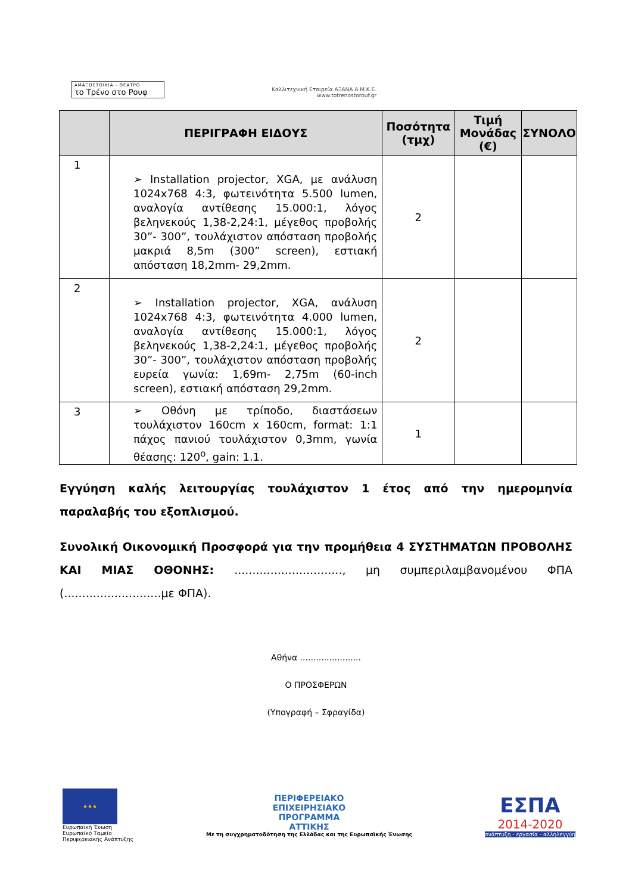ΑΜΑΞΟΣΤΟΙΧΙΑ - ΘΕΑΤΡΟ
το Τρένο στο Ρουφ
Καλλιτεχνική Εταιρεία ΑΞΑΝΑ Α.Μ.Κ.Ε.
www.totrenostorouf.gr
| | ΠΕΡΙΓΡΑΦΗ ΕΙΔΟΥΣ | Ποσότητα (τμχ) | Τιμή Μονάδας (€) | ΣΥΝΟΛΟ |
| --- | --- | --- | --- | --- |
| 1 | ➢ Installation projector, XGA, με ανάλυση 1024x768 4:3, φωτεινότητα 5.500 lumen, αναλογία αντίθεσης 15.000:1, λόγος βεληνεκούς 1,38-2,24:1, μέγεθος προβολής 30”- 300”, τουλάχιστον απόσταση προβολής μακριά 8,5m (300” screen), εστιακή απόσταση 18,2mm- 29,2mm. | 2 | | |
| 2 | ➢ Installation projector, XGA, ανάλυση 1024x768 4:3, φωτεινότητα 4.000 lumen, αναλογία αντίθεσης 15.000:1, λόγος βεληνεκούς 1,38-2,24:1, μέγεθος προβολής 30”- 300”, τουλάχιστον απόσταση προβολής ευρεία γωνία: 1,69m- 2,75m (60-inch screen), εστιακή απόσταση 29,2mm. | 2 | | |
| 3 | ➢ Οθόνη με τρίποδο, διαστάσεων τουλάχιστον 160cm x 160cm, format: 1:1 πάχος πανιού τουλάχιστον 0,3mm, γωνία θέασης: 120<sup>ο</sup>, gain: 1.1. | 1 | | |
Εγγύηση καλής λειτουργίας τουλάχιστον 1 έτος από την ημερομηνία παραλαβής του εξοπλισμού.
Συνολική Οικονομική Προσφορά για την προμήθεια 4 ΣΥΣΤΗΜΑΤΩΝ ΠΡΟΒΟΛΗΣ ΚΑΙ ΜΙΑΣ ΟΘΟΝΗΣ: .............................., μη συμπεριλαμβανομένου ΦΠΑ (...........................με ΦΠΑ).
Αθήνα .......................
Ο ΠΡΟΣΦΕΡΩΝ
(Υπογραφή – Σφραγίδα)
★★★
Ευρωπαϊκή Ένωση
Ευρωπαϊκό Ταμείο
Περιφερειακής Ανάπτυξης
ΠΕΡΙΦΕΡΕΙΑΚΟ
ΕΠΙΧΕΙΡΗΣΙΑΚΟ
ΠΡΟΓΡΑΜΜΑ
ΑΤΤΙΚΗΣ
Με τη συγχρηματοδότηση της Ελλάδας και της Ευρωπαϊκής Ένωσης
ΕΣΠΑ
2014-2020
ανάπτυξη - εργασία - αλληλεγγύη